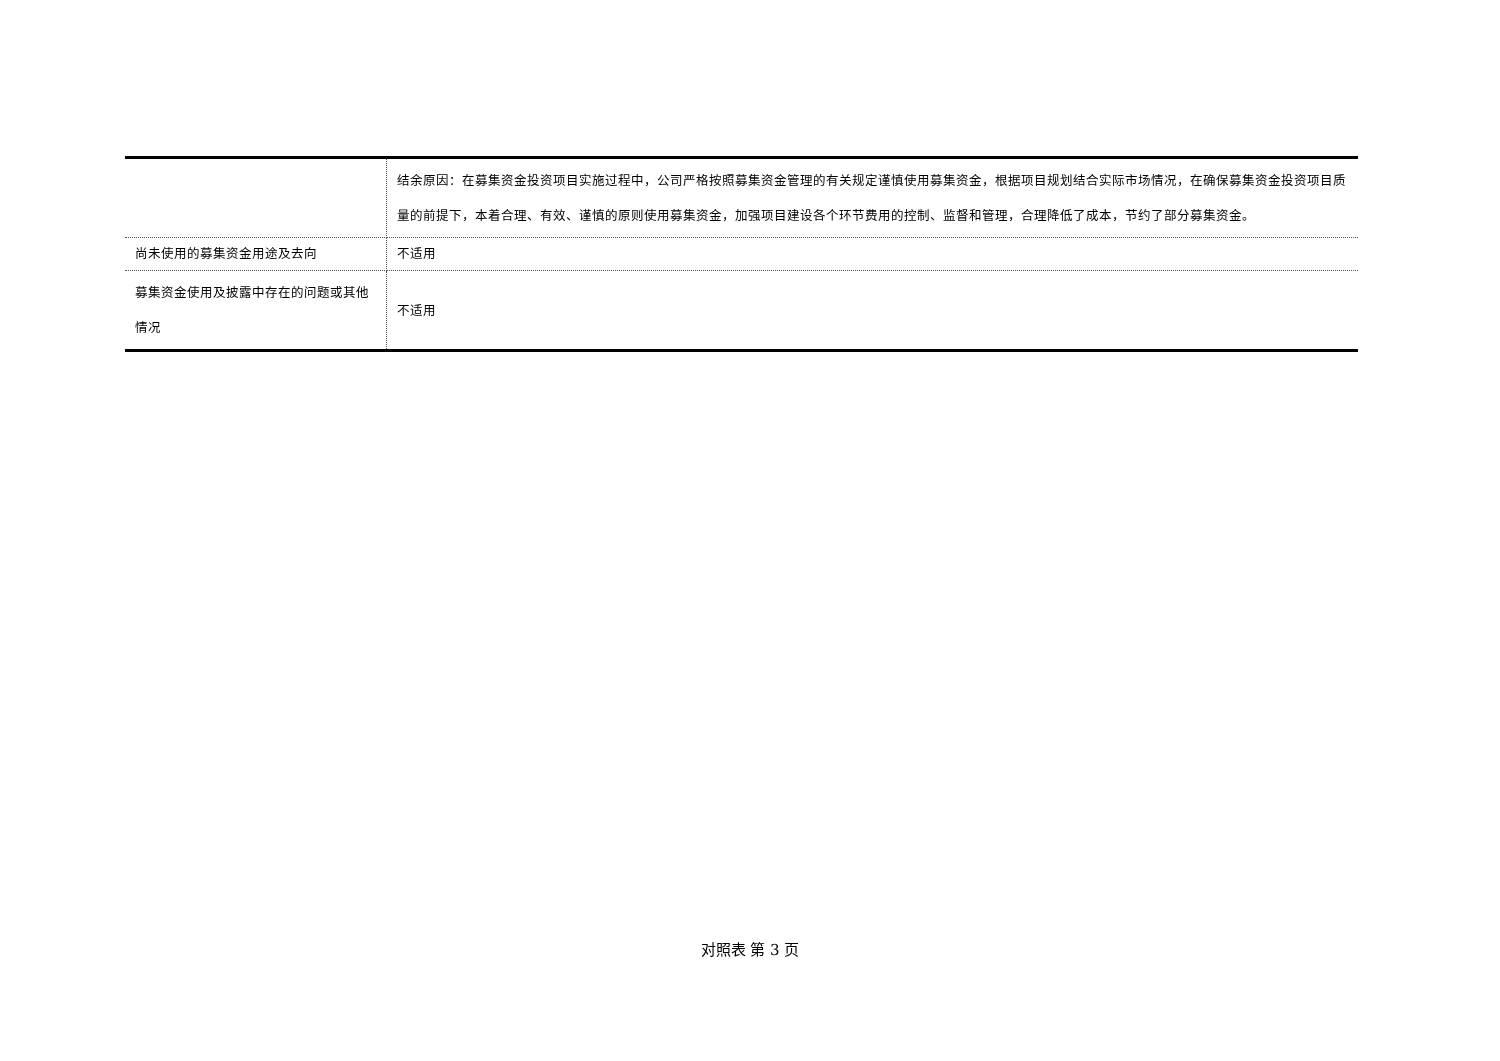| | 结余原因：在募集资金投资项目实施过程中，公司严格按照募集资金管理的有关规定谨慎使用募集资金，根据项目规划结合实际市场情况，在确保募集资金投资项目质量的前提下，本着合理、有效、谨慎的原则使用募集资金，加强项目建设各个环节费用的控制、监督和管理，合理降低了成本，节约了部分募集资金。 |
| 尚未使用的募集资金用途及去向 | 不适用 |
| 募集资金使用及披露中存在的问题或其他情况 | 不适用 |
对照表 第 3 页